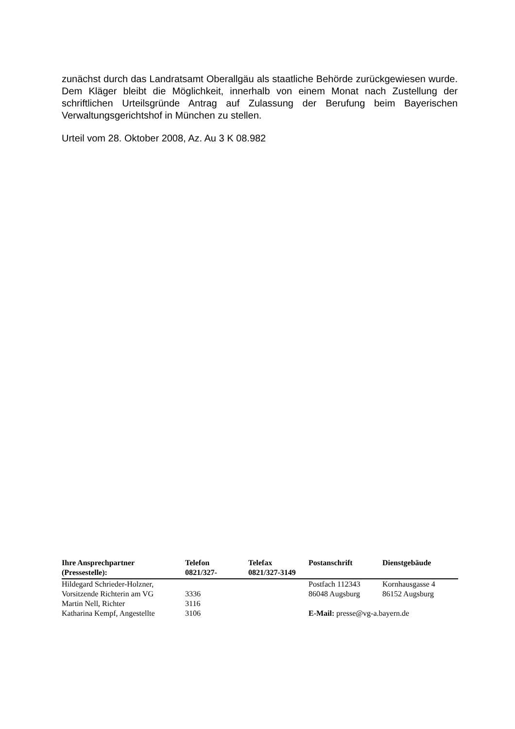zunächst durch das Landratsamt Oberallgäu als staatliche Behörde zurückgewiesen wurde. Dem Kläger bleibt die Möglichkeit, innerhalb von einem Monat nach Zustellung der schriftlichen Urteilsgründe Antrag auf Zulassung der Berufung beim Bayerischen Verwaltungsgerichtshof in München zu stellen.
Urteil vom 28. Oktober 2008, Az. Au 3 K 08.982
| Ihre Ansprechpartner (Pressestelle): | Telefon 0821/327- | Telefax 0821/327-3149 | Postanschrift | Dienstgebäude |
| --- | --- | --- | --- | --- |
| Hildegard Schrieder-Holzner, | | | Postfach 112343 | Kornhausgasse 4 |
| Vorsitzende Richterin am VG | 3336 | | 86048 Augsburg | 86152 Augsburg |
| Martin Nell, Richter | 3116 | | | |
| Katharina Kempf, Angestellte | 3106 | | E-Mail: presse@vg-a.bayern.de | |